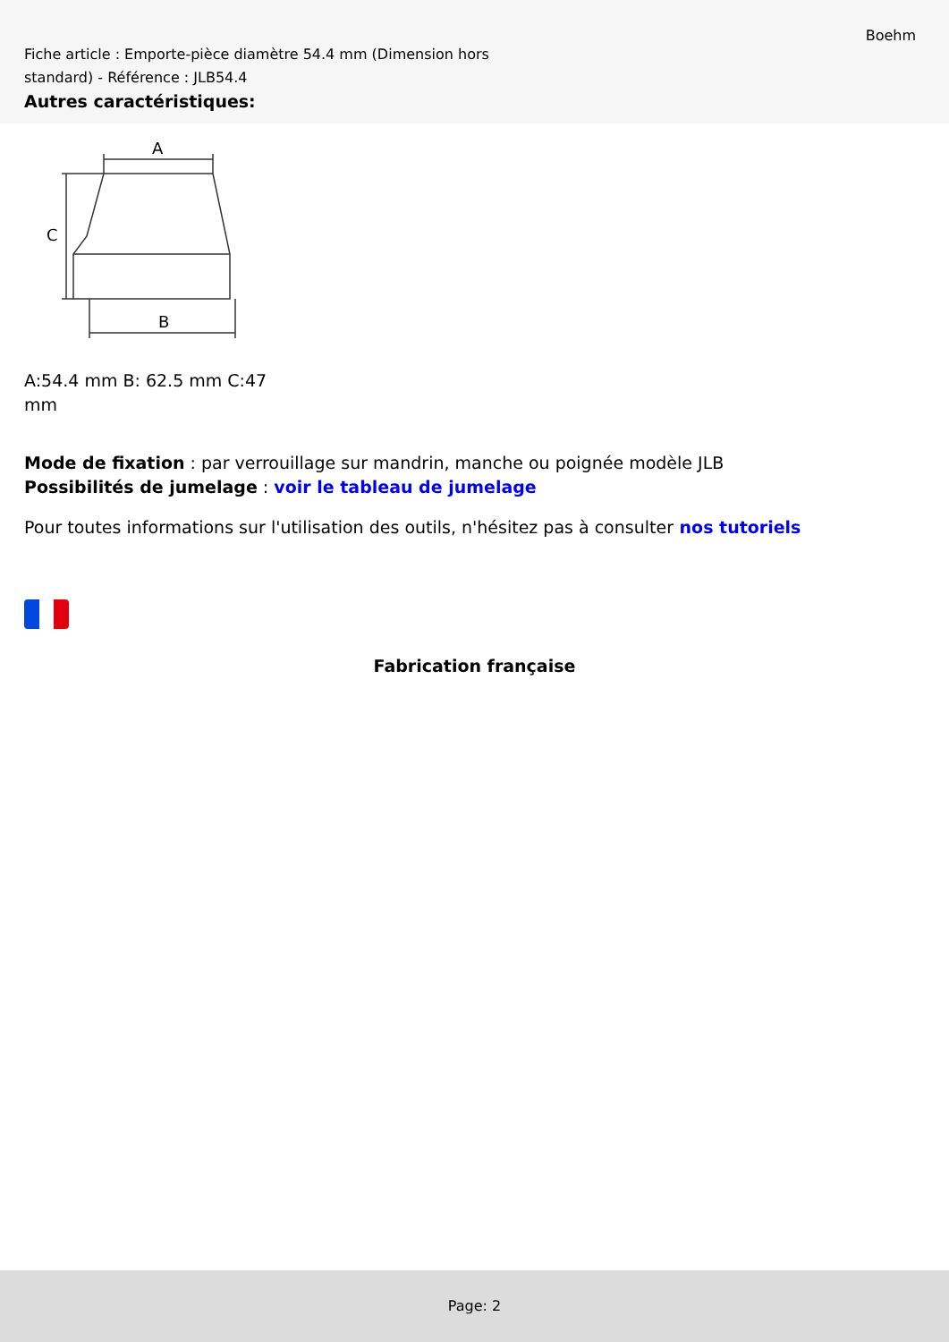Boehm
Fiche article : Emporte-pièce diamètre 54.4 mm (Dimension hors standard) - Référence : JLB54.4
Autres caractéristiques:
A
B
C
A:54.4 mm B: 62.5 mm C:47 mm
Mode de fixation : par verrouillage sur mandrin, manche ou poignée modèle JLB
Possibilités de jumelage : voir le tableau de jumelage
Pour toutes informations sur l'utilisation des outils, n'hésitez pas à consulter nos tutoriels
Fabrication française
Page: 2